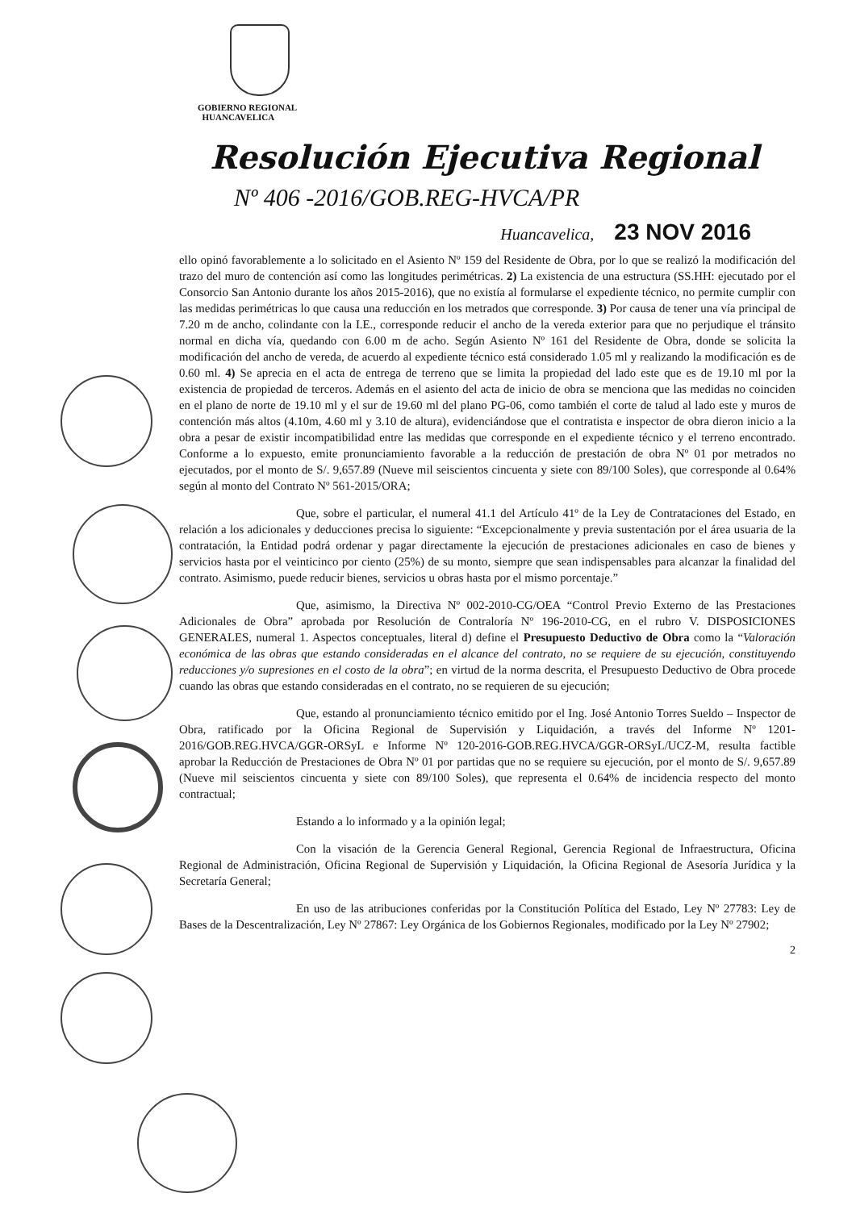GOBIERNO REGIONAL
HUANCAVELICA
Resolución Ejecutiva Regional
Nº 406 -2016/GOB.REG-HVCA/PR
Huancavelica, 23 NOV 2016
ello opinó favorablemente a lo solicitado en el Asiento Nº 159 del Residente de Obra, por lo que se realizó la modificación del trazo del muro de contención así como las longitudes perimétricas. 2) La existencia de una estructura (SS.HH: ejecutado por el Consorcio San Antonio durante los años 2015-2016), que no existía al formularse el expediente técnico, no permite cumplir con las medidas perimétricas lo que causa una reducción en los metrados que corresponde. 3) Por causa de tener una vía principal de 7.20 m de ancho, colindante con la I.E., corresponde reducir el ancho de la vereda exterior para que no perjudique el tránsito normal en dicha vía, quedando con 6.00 m de acho. Según Asiento Nº 161 del Residente de Obra, donde se solicita la modificación del ancho de vereda, de acuerdo al expediente técnico está considerado 1.05 ml y realizando la modificación es de 0.60 ml. 4) Se aprecia en el acta de entrega de terreno que se limita la propiedad del lado este que es de 19.10 ml por la existencia de propiedad de terceros. Además en el asiento del acta de inicio de obra se menciona que las medidas no coinciden en el plano de norte de 19.10 ml y el sur de 19.60 ml del plano PG-06, como también el corte de talud al lado este y muros de contención más altos (4.10m, 4.60 ml y 3.10 de altura), evidenciándose que el contratista e inspector de obra dieron inicio a la obra a pesar de existir incompatibilidad entre las medidas que corresponde en el expediente técnico y el terreno encontrado. Conforme a lo expuesto, emite pronunciamiento favorable a la reducción de prestación de obra Nº 01 por metrados no ejecutados, por el monto de S/. 9,657.89 (Nueve mil seiscientos cincuenta y siete con 89/100 Soles), que corresponde al 0.64% según al monto del Contrato Nº 561-2015/ORA;
Que, sobre el particular, el numeral 41.1 del Artículo 41º de la Ley de Contrataciones del Estado, en relación a los adicionales y deducciones precisa lo siguiente: “Excepcionalmente y previa sustentación por el área usuaria de la contratación, la Entidad podrá ordenar y pagar directamente la ejecución de prestaciones adicionales en caso de bienes y servicios hasta por el veinticinco por ciento (25%) de su monto, siempre que sean indispensables para alcanzar la finalidad del contrato. Asimismo, puede reducir bienes, servicios u obras hasta por el mismo porcentaje.”
Que, asimismo, la Directiva Nº 002-2010-CG/OEA “Control Previo Externo de las Prestaciones Adicionales de Obra” aprobada por Resolución de Contraloría Nº 196-2010-CG, en el rubro V. DISPOSICIONES GENERALES, numeral 1. Aspectos conceptuales, literal d) define el Presupuesto Deductivo de Obra como la “Valoración económica de las obras que estando consideradas en el alcance del contrato, no se requiere de su ejecución, constituyendo reducciones y/o supresiones en el costo de la obra”; en virtud de la norma descrita, el Presupuesto Deductivo de Obra procede cuando las obras que estando consideradas en el contrato, no se requieren de su ejecución;
Que, estando al pronunciamiento técnico emitido por el Ing. José Antonio Torres Sueldo – Inspector de Obra, ratificado por la Oficina Regional de Supervisión y Liquidación, a través del Informe Nº 1201-2016/GOB.REG.HVCA/GGR-ORSyL e Informe Nº 120-2016-GOB.REG.HVCA/GGR-ORSyL/UCZ-M, resulta factible aprobar la Reducción de Prestaciones de Obra Nº 01 por partidas que no se requiere su ejecución, por el monto de S/. 9,657.89 (Nueve mil seiscientos cincuenta y siete con 89/100 Soles), que representa el 0.64% de incidencia respecto del monto contractual;
Estando a lo informado y a la opinión legal;
Con la visación de la Gerencia General Regional, Gerencia Regional de Infraestructura, Oficina Regional de Administración, Oficina Regional de Supervisión y Liquidación, la Oficina Regional de Asesoría Jurídica y la Secretaría General;
En uso de las atribuciones conferidas por la Constitución Política del Estado, Ley Nº 27783: Ley de Bases de la Descentralización, Ley Nº 27867: Ley Orgánica de los Gobiernos Regionales, modificado por la Ley Nº 27902;
2